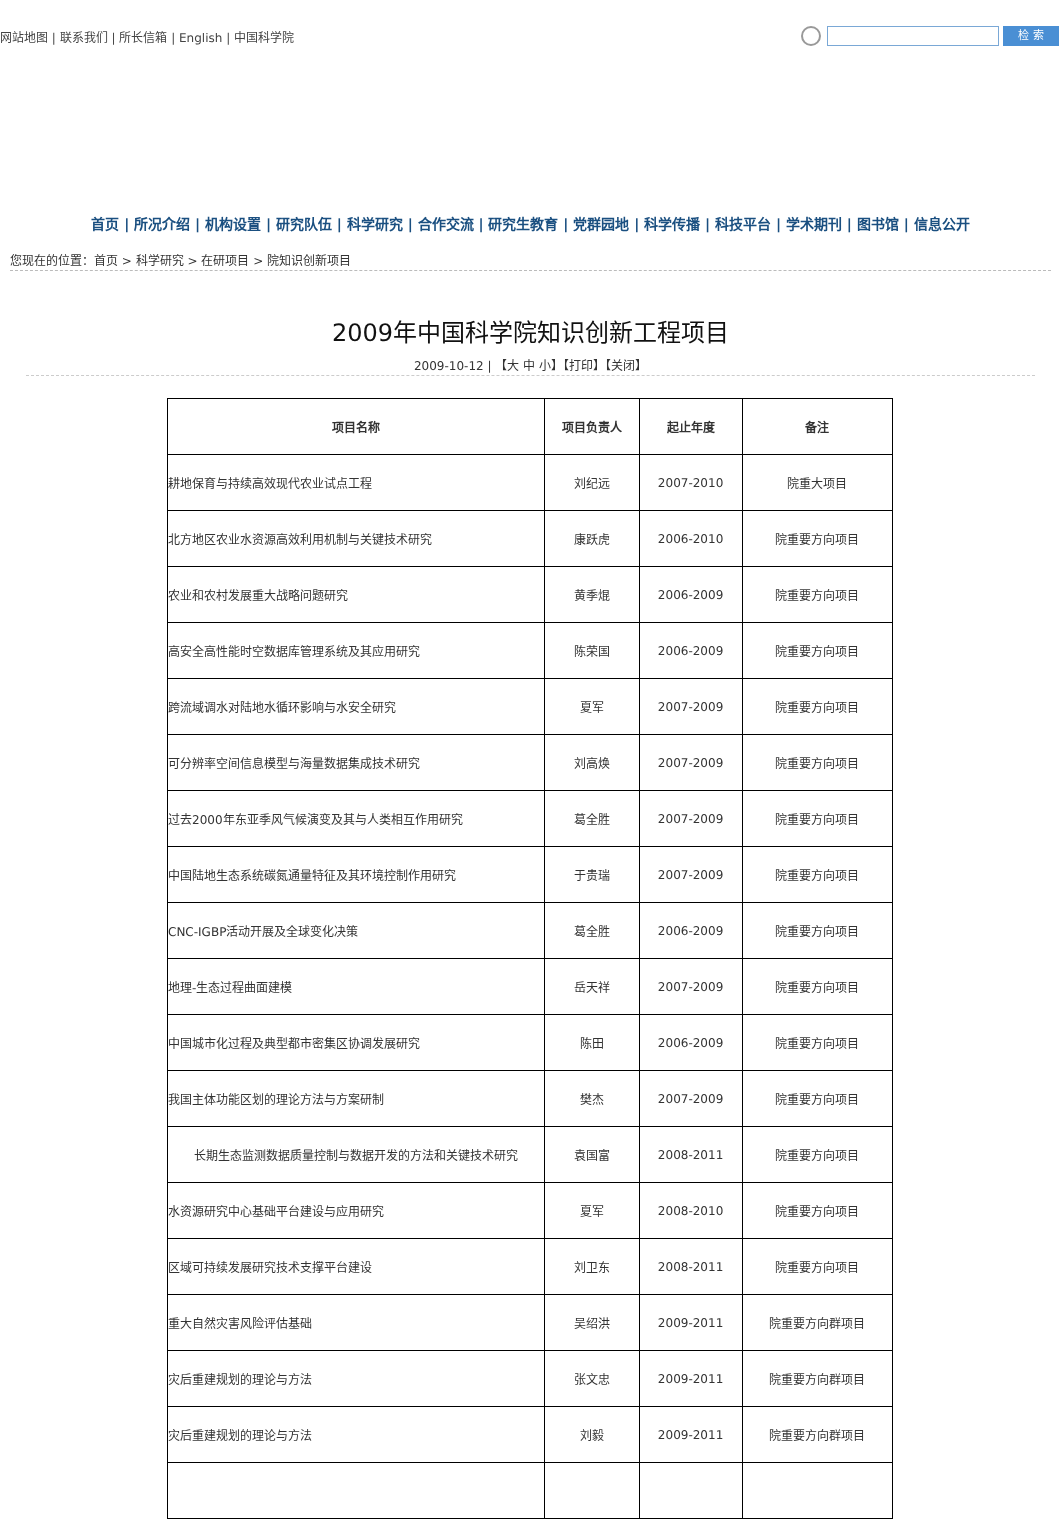网站地图 | 联系我们 | 所长信箱 | English | 中国科学院
检 索
首页 | 所况介绍 | 机构设置 | 研究队伍 | 科学研究 | 合作交流 | 研究生教育 | 党群园地 | 科学传播 | 科技平台 | 学术期刊 | 图书馆 | 信息公开
您现在的位置：首页 > 科学研究 > 在研项目 > 院知识创新项目
2009年中国科学院知识创新工程项目
2009-10-12 | 【大 中 小】【打印】【关闭】
| 项目名称 | 项目负责人 | 起止年度 | 备注 |
| --- | --- | --- | --- |
| 耕地保育与持续高效现代农业试点工程 | 刘纪远 | 2007-2010 | 院重大项目 |
| 北方地区农业水资源高效利用机制与关键技术研究 | 康跃虎 | 2006-2010 | 院重要方向项目 |
| 农业和农村发展重大战略问题研究 | 黄季焜 | 2006-2009 | 院重要方向项目 |
| 高安全高性能时空数据库管理系统及其应用研究 | 陈荣国 | 2006-2009 | 院重要方向项目 |
| 跨流域调水对陆地水循环影响与水安全研究 | 夏军 | 2007-2009 | 院重要方向项目 |
| 可分辨率空间信息模型与海量数据集成技术研究 | 刘高焕 | 2007-2009 | 院重要方向项目 |
| 过去2000年东亚季风气候演变及其与人类相互作用研究 | 葛全胜 | 2007-2009 | 院重要方向项目 |
| 中国陆地生态系统碳氮通量特征及其环境控制作用研究 | 于贵瑞 | 2007-2009 | 院重要方向项目 |
| CNC-IGBP活动开展及全球变化决策 | 葛全胜 | 2006-2009 | 院重要方向项目 |
| 地理-生态过程曲面建模 | 岳天祥 | 2007-2009 | 院重要方向项目 |
| 中国城市化过程及典型都市密集区协调发展研究 | 陈田 | 2006-2009 | 院重要方向项目 |
| 我国主体功能区划的理论方法与方案研制 | 樊杰 | 2007-2009 | 院重要方向项目 |
| 长期生态监测数据质量控制与数据开发的方法和关键技术研究 | 袁国富 | 2008-2011 | 院重要方向项目 |
| 水资源研究中心基础平台建设与应用研究 | 夏军 | 2008-2010 | 院重要方向项目 |
| 区域可持续发展研究技术支撑平台建设 | 刘卫东 | 2008-2011 | 院重要方向项目 |
| 重大自然灾害风险评估基础 | 吴绍洪 | 2009-2011 | 院重要方向群项目 |
| 灾后重建规划的理论与方法 | 张文忠 | 2009-2011 | 院重要方向群项目 |
| 灾后重建规划的理论与方法 | 刘毅 | 2009-2011 | 院重要方向群项目 |